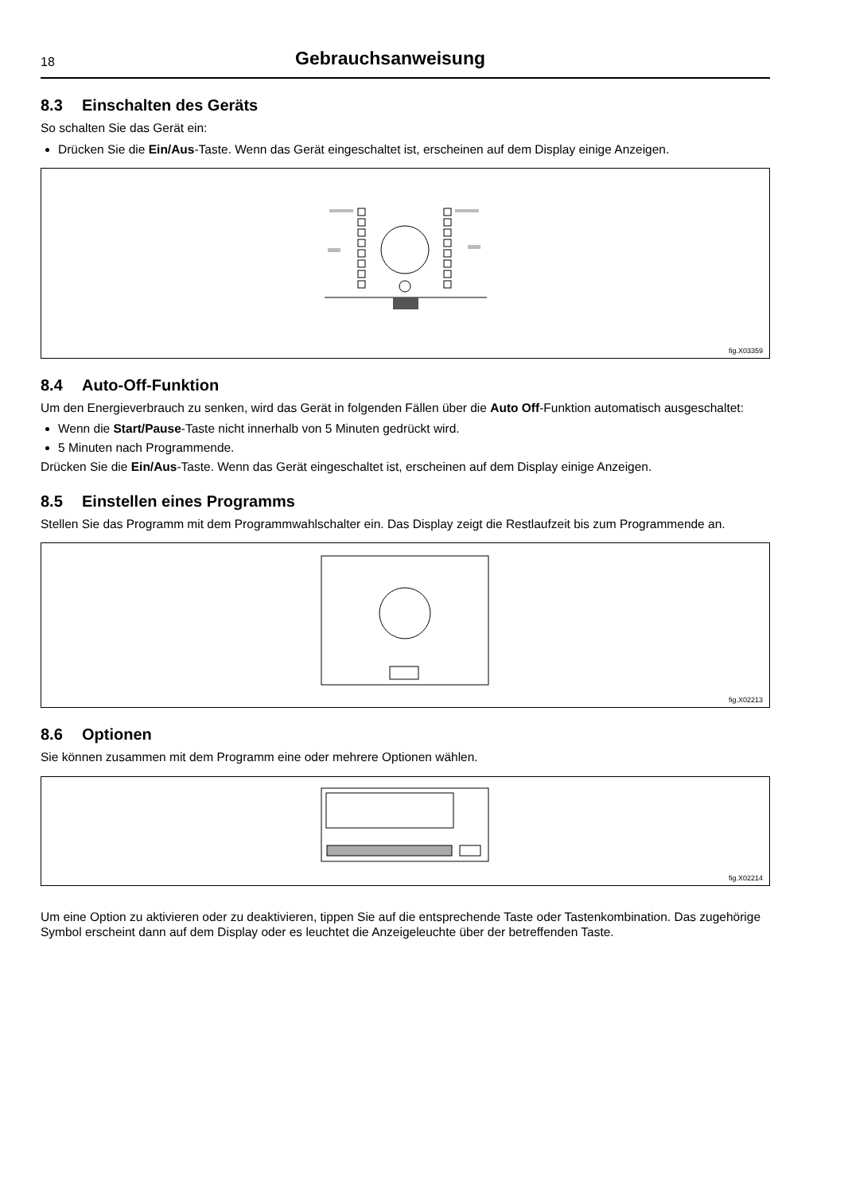18
Gebrauchsanweisung
8.3 Einschalten des Geräts
So schalten Sie das Gerät ein:
Drücken Sie die Ein/Aus-Taste. Wenn das Gerät eingeschaltet ist, erscheinen auf dem Display einige Anzeigen.
fig.X03359
8.4 Auto-Off-Funktion
Um den Energieverbrauch zu senken, wird das Gerät in folgenden Fällen über die Auto Off-Funktion automatisch ausgeschaltet:
Wenn die Start/Pause-Taste nicht innerhalb von 5 Minuten gedrückt wird.
5 Minuten nach Programmende.
Drücken Sie die Ein/Aus-Taste. Wenn das Gerät eingeschaltet ist, erscheinen auf dem Display einige Anzeigen.
8.5 Einstellen eines Programms
Stellen Sie das Programm mit dem Programmwahlschalter ein. Das Display zeigt die Restlaufzeit bis zum Program­mende an.
fig.X02213
8.6 Optionen
Sie können zusammen mit dem Programm eine oder mehrere Optionen wählen.
fig.X02214
Um eine Option zu aktivieren oder zu deaktivieren, tippen Sie auf die entsprechende Taste oder Tastenkombination. Das zugehörige Symbol erscheint dann auf dem Display oder es leuchtet die Anzeigeleuchte über der betreffenden Taste.